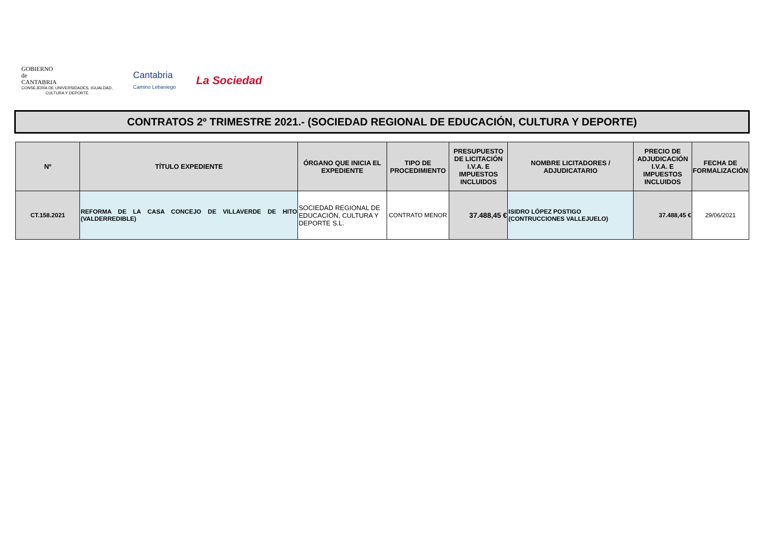GOBIERNO
de
CANTABRIA
CONSEJERÍA DE UNIVERSIDADES, IGUALDAD,
CULTURA Y DEPORTE
Cantabria
Camino Lebaniego
La Sociedad
CONTRATOS 2º TRIMESTRE 2021.- (SOCIEDAD REGIONAL DE EDUCACIÓN, CULTURA Y DEPORTE)
| Nº | TÍTULO EXPEDIENTE | ÓRGANO QUE INICIA EL EXPEDIENTE | TIPO DE PROCEDIMIENTO | PRESUPUESTO DE LICITACIÓN I.V.A. E IMPUESTOS INCLUIDOS | NOMBRE LICITADORES / ADJUDICATARIO | PRECIO DE ADJUDICACIÓN I.V.A. E IMPUESTOS INCLUIDOS | FECHA DE FORMALIZACIÓN |
| --- | --- | --- | --- | --- | --- | --- | --- |
| CT.158.2021 | REFORMA DE LA CASA CONCEJO DE VILLAVERDE DE HITO (VALDERREDIBLE) | SOCIEDAD REGIONAL DE EDUCACIÓN, CULTURA Y DEPORTE S.L. | CONTRATO MENOR | 37.488,45 € | ISIDRO LÓPEZ POSTIGO (CONTRUCCIONES VALLEJUELO) | 37.488,45 € | 29/06/2021 |